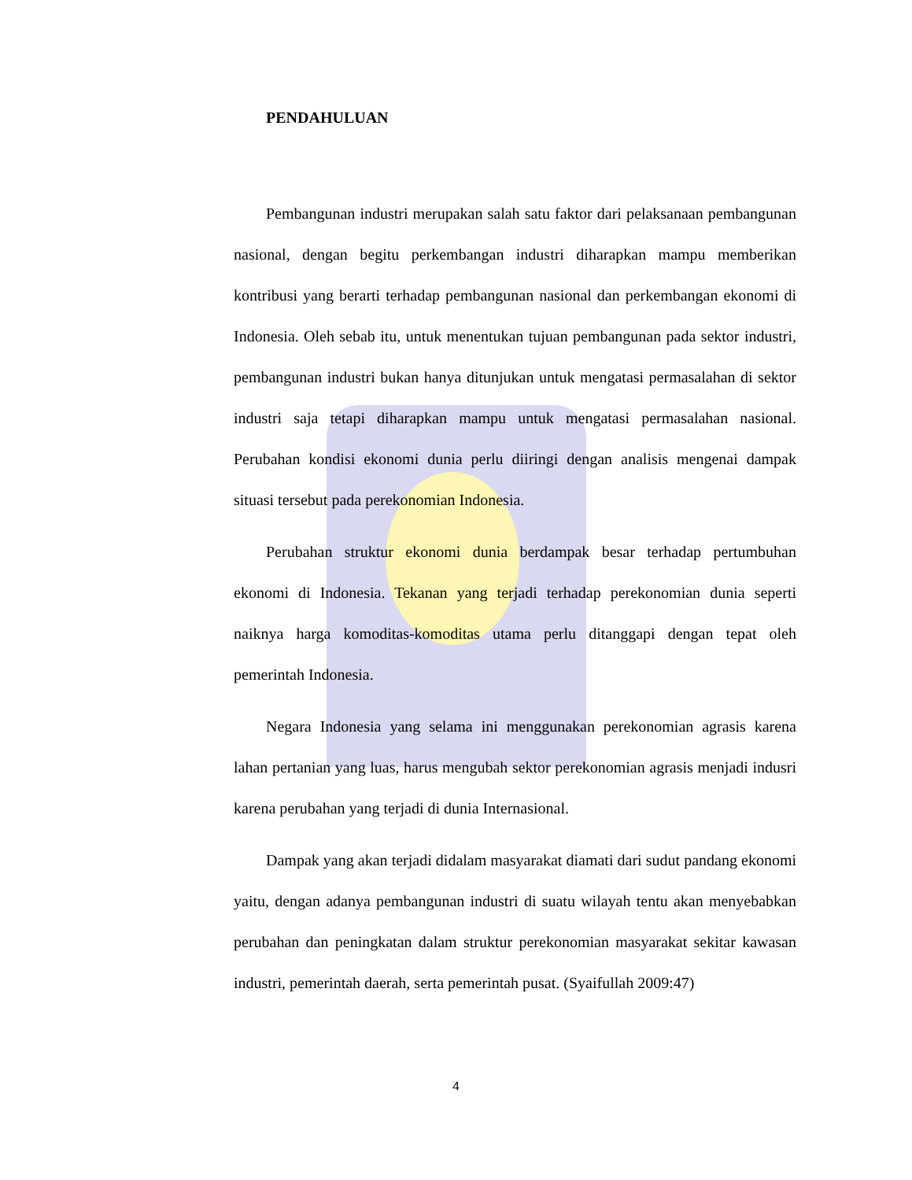PENDAHULUAN
Pembangunan industri merupakan salah satu faktor dari pelaksanaan pembangunan nasional, dengan begitu perkembangan industri diharapkan mampu memberikan kontribusi yang berarti terhadap pembangunan nasional dan perkembangan ekonomi di Indonesia. Oleh sebab itu, untuk menentukan tujuan pembangunan pada sektor industri, pembangunan industri bukan hanya ditunjukan untuk mengatasi permasalahan di sektor industri saja tetapi diharapkan mampu untuk mengatasi permasalahan nasional. Perubahan kondisi ekonomi dunia perlu diiringi dengan analisis mengenai dampak situasi tersebut pada perekonomian Indonesia.
Perubahan struktur ekonomi dunia berdampak besar terhadap pertumbuhan ekonomi di Indonesia. Tekanan yang terjadi terhadap perekonomian dunia seperti naiknya harga komoditas-komoditas utama perlu ditanggapi dengan tepat oleh pemerintah Indonesia.
Negara Indonesia yang selama ini menggunakan perekonomian agrasis karena lahan pertanian yang luas, harus mengubah sektor perekonomian agrasis menjadi indusri karena perubahan yang terjadi di dunia Internasional.
Dampak yang akan terjadi didalam masyarakat diamati dari sudut pandang ekonomi yaitu, dengan adanya pembangunan industri di suatu wilayah tentu akan menyebabkan perubahan dan peningkatan dalam struktur perekonomian masyarakat sekitar kawasan industri, pemerintah daerah, serta pemerintah pusat. (Syaifullah 2009:47)
4